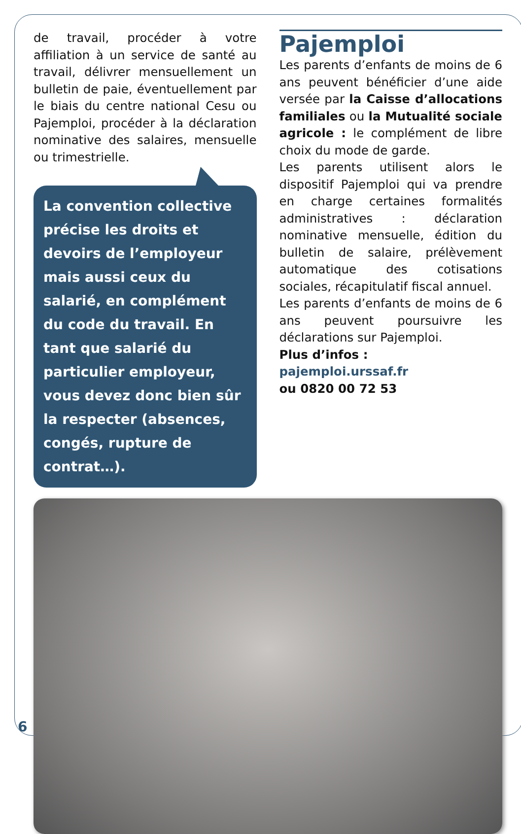de travail, procéder à votre affiliation à un service de santé au travail, délivrer mensuellement un bulletin de paie, éventuellement par le biais du centre national Cesu ou Pajemploi, procéder à la déclaration nominative des salaires, mensuelle ou trimestrielle.
La convention collective précise les droits et devoirs de l’employeur mais aussi ceux du salarié, en complément du code du travail. En tant que salarié du particulier employeur, vous devez donc bien sûr la respecter (absences, congés, rupture de contrat…).
Pajemploi
Les parents d’enfants de moins de 6 ans peuvent bénéficier d’une aide versée par la Caisse d’allocations familiales ou la Mutualité sociale agricole : le complément de libre choix du mode de garde.
Les parents utilisent alors le dispositif Pajemploi qui va prendre en charge certaines formalités administratives : déclaration nominative mensuelle, édition du bulletin de salaire, prélèvement automatique des cotisations sociales, récapitulatif fiscal annuel.
Les parents d’enfants de moins de 6 ans peuvent poursuivre les déclarations sur Pajemploi.
Plus d’infos :
pajemploi.urssaf.fr
ou 0820 00 72 53
6